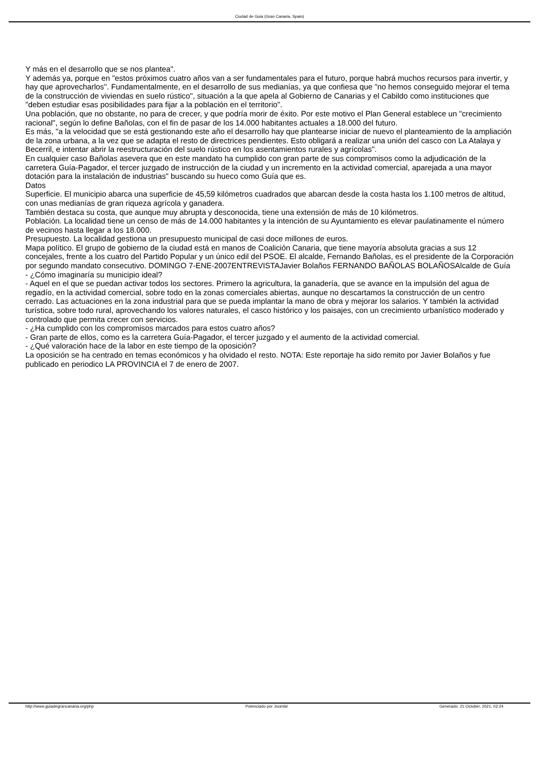Ciudad de Guia (Gran Canaria, Spain)
Y más en el desarrollo que se nos plantea".
Y además ya, porque en "estos próximos cuatro años van a ser fundamentales para el futuro, porque habrá muchos recursos para invertir, y hay que aprovecharlos". Fundamentalmente, en el desarrollo de sus medianías, ya que confiesa que "no hemos conseguido mejorar el tema de la construcción de viviendas en suelo rústico", situación a la que apela al Gobierno de Canarias y el Cabildo como instituciones que "deben estudiar esas posibilidades para fijar a la población en el territorio".
Una población, que no obstante, no para de crecer, y que podría morir de éxito. Por este motivo el Plan General establece un "crecimiento racional", según lo define Bañolas, con el fin de pasar de los 14.000 habitantes actuales a 18.000 del futuro.
Es más, "a la velocidad que se está gestionando este año el desarrollo hay que plantearse iniciar de nuevo el planteamiento de la ampliación de la zona urbana, a la vez que se adapta el resto de directrices pendientes. Esto obligará a realizar una unión del casco con La Atalaya y Becerril, e intentar abrir la reestructuración del suelo rústico en los asentamientos rurales y agrícolas".
En cualquier caso Bañolas asevera que en este mandato ha cumplido con gran parte de sus compromisos como la adjudicación de la carretera Guía-Pagador, el tercer juzgado de instrucción de la ciudad y un incremento en la actividad comercial, aparejada a una mayor dotación para la instalación de industrias" buscando su hueco como Guía que es.
Datos
Superficie. El municipio abarca una superficie de 45,59 kilómetros cuadrados que abarcan desde la costa hasta los 1.100 metros de altitud, con unas medianías de gran riqueza agrícola y ganadera.
También destaca su costa, que aunque muy abrupta y desconocida, tiene una extensión de más de 10 kilómetros.
Población. La localidad tiene un censo de más de 14.000 habitantes y la intención de su Ayuntamiento es elevar paulatinamente el número de vecinos hasta llegar a los 18.000.
Presupuesto. La localidad gestiona un presupuesto municipal de casi doce millones de euros.
Mapa político. El grupo de gobierno de la ciudad está en manos de Coalición Canaria, que tiene mayoría absoluta gracias a sus 12 concejales, frente a los cuatro del Partido Popular y un único edil del PSOE. El alcalde, Fernando Bañolas, es el presidente de la Corporación por segundo mandato consecutivo. DOMINGO 7-ENE-2007ENTREVISTAJavier Bolaños FERNANDO BAÑOLAS BOLAÑOSAlcalde de Guía
- ¿Cómo imaginaría su municipio ideal?
- Aquel en el que se puedan activar todos los sectores. Primero la agricultura, la ganadería, que se avance en la impulsión del agua de regadío, en la actividad comercial, sobre todo en la zonas comerciales abiertas, aunque no descartamos la construcción de un centro cerrado. Las actuaciones en la zona industrial para que se pueda implantar la mano de obra y mejorar los salarios. Y también la actividad turística, sobre todo rural, aprovechando los valores naturales, el casco histórico y los paisajes, con un crecimiento urbanístico moderado y controlado que permita crecer con servicios.
- ¿Ha cumplido con los compromisos marcados para estos cuatro años?
- Gran parte de ellos, como es la carretera Guía-Pagador, el tercer juzgado y el aumento de la actividad comercial.
- ¿Qué valoración hace de la labor en este tiempo de la oposición?
La oposición se ha centrado en temas económicos y ha olvidado el resto. NOTA: Este reportaje ha sido remito por Javier Bolaños y fue publicado en periodico LA PROVINCIA el 7 de enero de 2007.
http://www.guiadegrancanaria.org/php Potenciado por Joomla! Generado: 21 October, 2021, 02:24